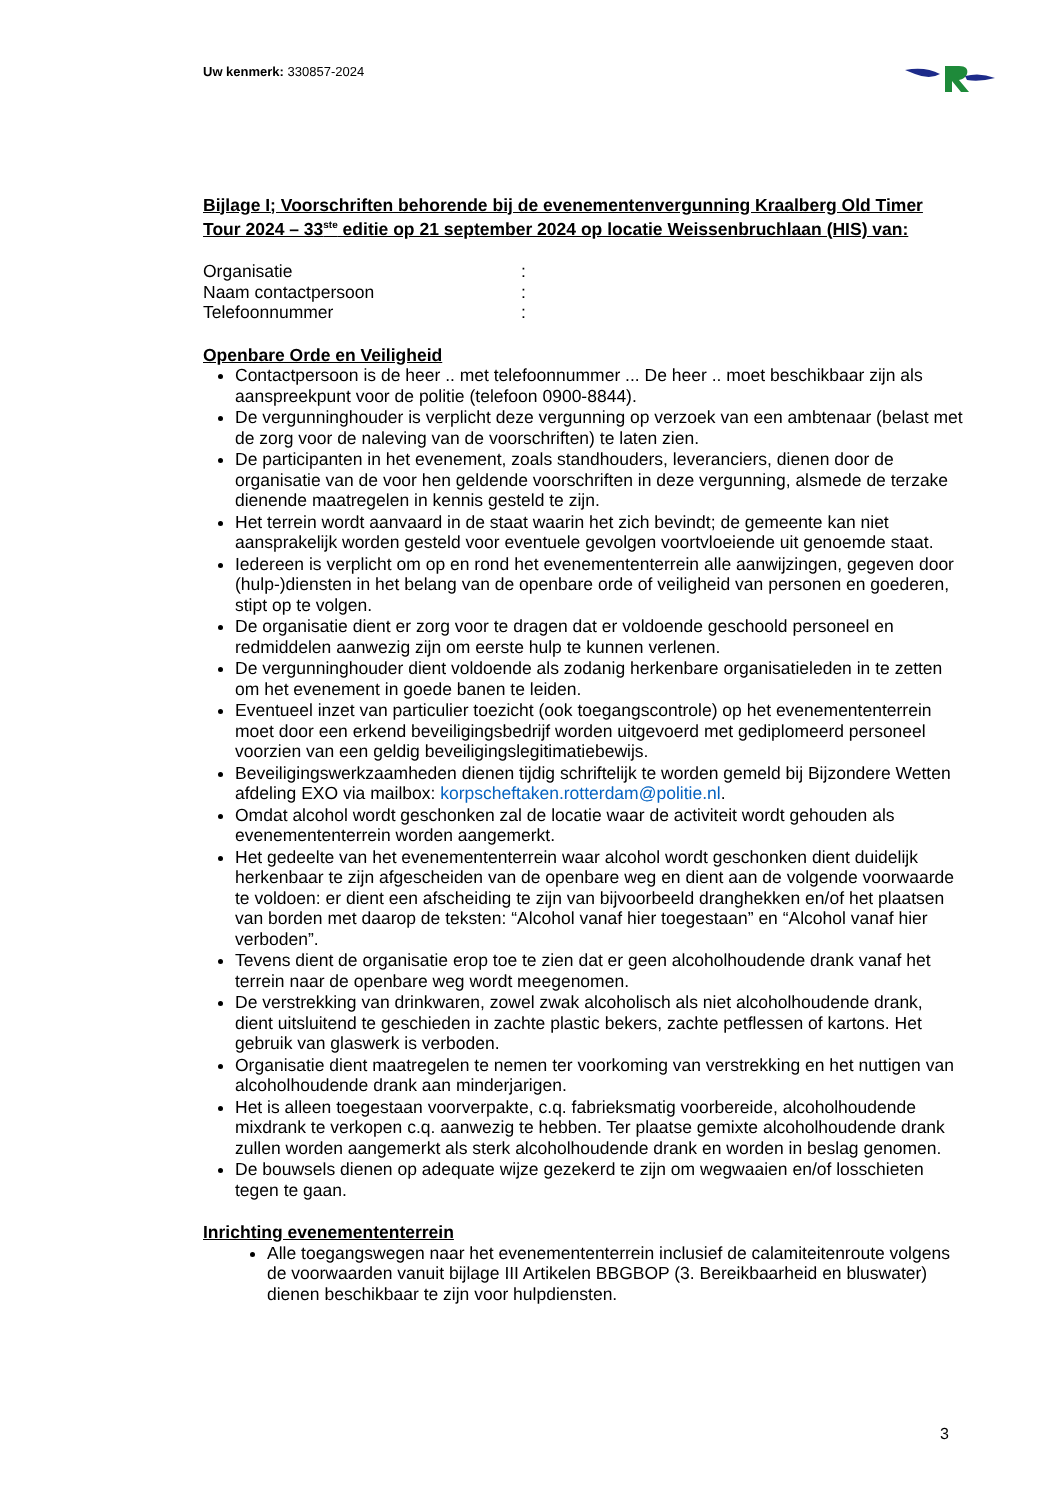Uw kenmerk: 330857-2024
Bijlage I; Voorschriften behorende bij de evenementenvergunning Kraalberg Old Timer Tour 2024 – 33<sup>ste</sup> editie op 21 september 2024 op locatie Weissenbruchlaan (HIS) van:
Organisatie:
Naam contactpersoon:
Telefoonnummer:
Openbare Orde en Veiligheid
Contactpersoon is de heer .. met telefoonnummer ... De heer .. moet beschikbaar zijn als aanspreekpunt voor de politie (telefoon 0900-8844).
De vergunninghouder is verplicht deze vergunning op verzoek van een ambtenaar (belast met de zorg voor de naleving van de voorschriften) te laten zien.
De participanten in het evenement, zoals standhouders, leveranciers, dienen door de organisatie van de voor hen geldende voorschriften in deze vergunning, alsmede de terzake dienende maatregelen in kennis gesteld te zijn.
Het terrein wordt aanvaard in de staat waarin het zich bevindt; de gemeente kan niet aansprakelijk worden gesteld voor eventuele gevolgen voortvloeiende uit genoemde staat.
Iedereen is verplicht om op en rond het evenemententerrein alle aanwijzingen, gegeven door (hulp-)diensten in het belang van de openbare orde of veiligheid van personen en goederen, stipt op te volgen.
De organisatie dient er zorg voor te dragen dat er voldoende geschoold personeel en redmiddelen aanwezig zijn om eerste hulp te kunnen verlenen.
De vergunninghouder dient voldoende als zodanig herkenbare organisatieleden in te zetten om het evenement in goede banen te leiden.
Eventueel inzet van particulier toezicht (ook toegangscontrole) op het evenemententerrein moet door een erkend beveiligingsbedrijf worden uitgevoerd met gediplomeerd personeel voorzien van een geldig beveiligingslegitimatiebewijs.
Beveiligingswerkzaamheden dienen tijdig schriftelijk te worden gemeld bij Bijzondere Wetten afdeling EXO via mailbox: korpscheftaken.rotterdam@politie.nl.
Omdat alcohol wordt geschonken zal de locatie waar de activiteit wordt gehouden als evenemententerrein worden aangemerkt.
Het gedeelte van het evenemententerrein waar alcohol wordt geschonken dient duidelijk herkenbaar te zijn afgescheiden van de openbare weg en dient aan de volgende voorwaarde te voldoen: er dient een afscheiding te zijn van bijvoorbeeld dranghekken en/of het plaatsen van borden met daarop de teksten: “Alcohol vanaf hier toegestaan” en “Alcohol vanaf hier verboden”.
Tevens dient de organisatie erop toe te zien dat er geen alcoholhoudende drank vanaf het terrein naar de openbare weg wordt meegenomen.
De verstrekking van drinkwaren, zowel zwak alcoholisch als niet alcoholhoudende drank, dient uitsluitend te geschieden in zachte plastic bekers, zachte petflessen of kartons. Het gebruik van glaswerk is verboden.
Organisatie dient maatregelen te nemen ter voorkoming van verstrekking en het nuttigen van alcoholhoudende drank aan minderjarigen.
Het is alleen toegestaan voorverpakte, c.q. fabrieksmatig voorbereide, alcoholhoudende mixdrank te verkopen c.q. aanwezig te hebben. Ter plaatse gemixte alcoholhoudende drank zullen worden aangemerkt als sterk alcoholhoudende drank en worden in beslag genomen.
De bouwsels dienen op adequate wijze gezekerd te zijn om wegwaaien en/of losschieten tegen te gaan.
Inrichting evenemententerrein
Alle toegangswegen naar het evenemententerrein inclusief de calamiteitenroute volgens de voorwaarden vanuit bijlage III Artikelen BBGBOP (3. Bereikbaarheid en bluswater) dienen beschikbaar te zijn voor hulpdiensten.
3